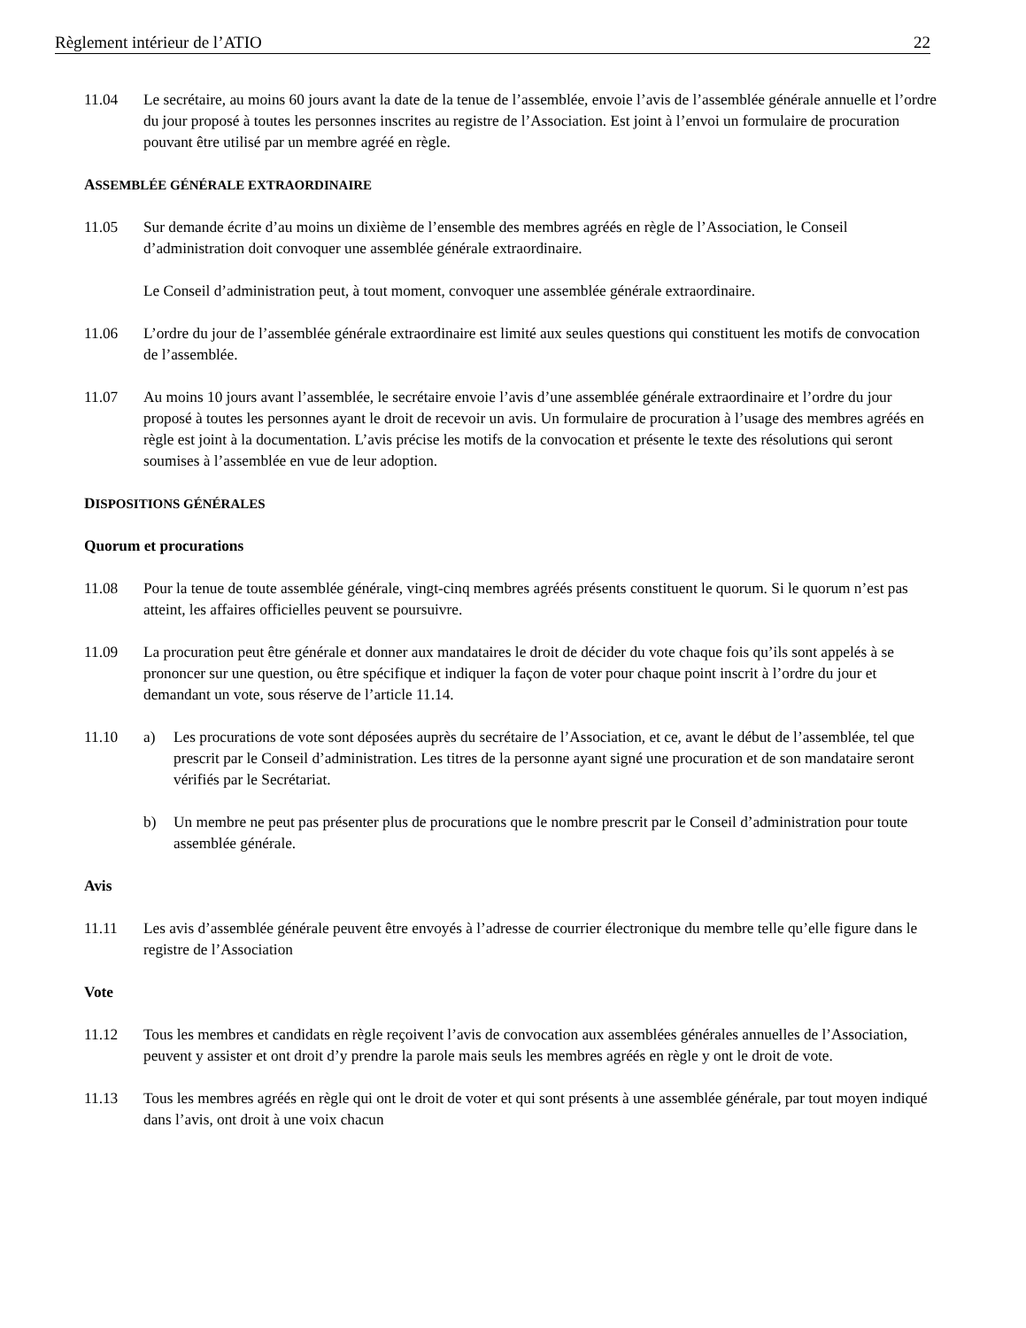Règlement intérieur de l’ATIO 22
11.04 Le secrétaire, au moins 60 jours avant la date de la tenue de l’assemblée, envoie l’avis de l’assemblée générale annuelle et l’ordre du jour proposé à toutes les personnes inscrites au registre de l’Association. Est joint à l’envoi un formulaire de procuration pouvant être utilisé par un membre agréé en règle.
ASSEMBLÉE GÉNÉRALE EXTRAORDINAIRE
11.05 Sur demande écrite d’au moins un dixième de l’ensemble des membres agréés en règle de l’Association, le Conseil d’administration doit convoquer une assemblée générale extraordinaire.
Le Conseil d’administration peut, à tout moment, convoquer une assemblée générale extraordinaire.
11.06 L’ordre du jour de l’assemblée générale extraordinaire est limité aux seules questions qui constituent les motifs de convocation de l’assemblée.
11.07 Au moins 10 jours avant l’assemblée, le secrétaire envoie l’avis d’une assemblée générale extraordinaire et l’ordre du jour proposé à toutes les personnes ayant le droit de recevoir un avis. Un formulaire de procuration à l’usage des membres agréés en règle est joint à la documentation. L’avis précise les motifs de la convocation et présente le texte des résolutions qui seront soumises à l’assemblée en vue de leur adoption.
DISPOSITIONS GÉNÉRALES
Quorum et procurations
11.08 Pour la tenue de toute assemblée générale, vingt-cinq membres agréés présents constituent le quorum. Si le quorum n’est pas atteint, les affaires officielles peuvent se poursuivre.
11.09 La procuration peut être générale et donner aux mandataires le droit de décider du vote chaque fois qu’ils sont appelés à se prononcer sur une question, ou être spécifique et indiquer la façon de voter pour chaque point inscrit à l’ordre du jour et demandant un vote, sous réserve de l’article 11.14.
11.10 a) Les procurations de vote sont déposées auprès du secrétaire de l’Association, et ce, avant le début de l’assemblée, tel que prescrit par le Conseil d’administration. Les titres de la personne ayant signé une procuration et de son mandataire seront vérifiés par le Secrétariat.
b) Un membre ne peut pas présenter plus de procurations que le nombre prescrit par le Conseil d’administration pour toute assemblée générale.
Avis
11.11 Les avis d’assemblée générale peuvent être envoyés à l’adresse de courrier électronique du membre telle qu’elle figure dans le registre de l’Association
Vote
11.12 Tous les membres et candidats en règle reçoivent l’avis de convocation aux assemblées générales annuelles de l’Association, peuvent y assister et ont droit d’y prendre la parole mais seuls les membres agréés en règle y ont le droit de vote.
11.13 Tous les membres agréés en règle qui ont le droit de voter et qui sont présents à une assemblée générale, par tout moyen indiqué dans l’avis, ont droit à une voix chacun